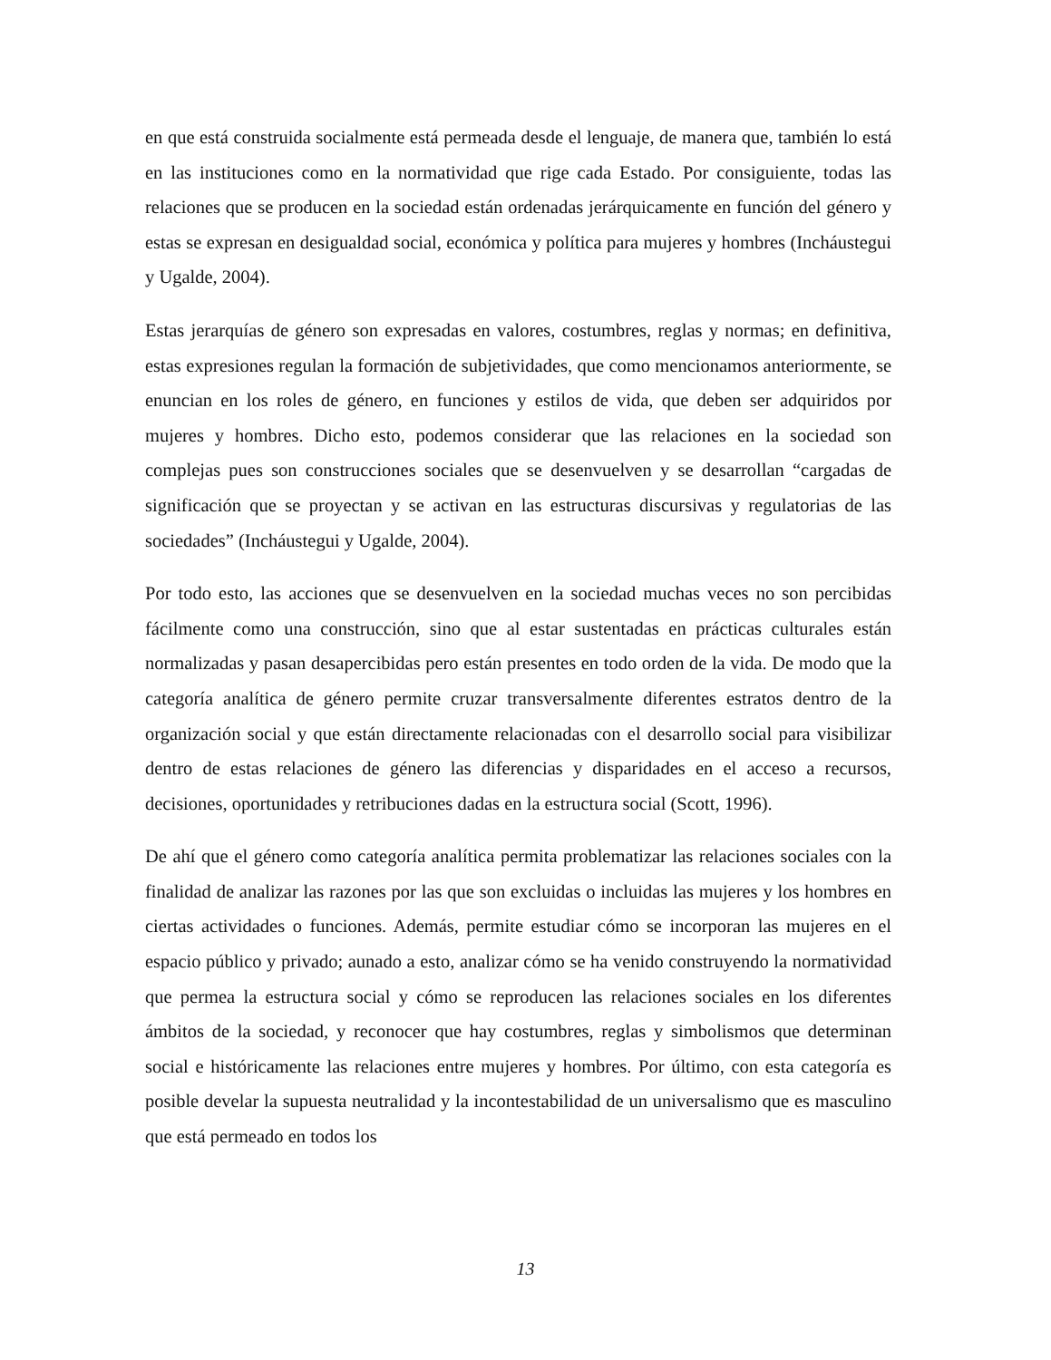en que está construida socialmente está permeada desde el lenguaje, de manera que, también lo está en las instituciones como en la normatividad que rige cada Estado. Por consiguiente, todas las relaciones que se producen en la sociedad están ordenadas jerárquicamente en función del género y estas se expresan en desigualdad social, económica y política para mujeres y hombres (Incháustegui y Ugalde, 2004).
Estas jerarquías de género son expresadas en valores, costumbres, reglas y normas; en definitiva, estas expresiones regulan la formación de subjetividades, que como mencionamos anteriormente, se enuncian en los roles de género, en funciones y estilos de vida, que deben ser adquiridos por mujeres y hombres. Dicho esto, podemos considerar que las relaciones en la sociedad son complejas pues son construcciones sociales que se desenvuelven y se desarrollan “cargadas de significación que se proyectan y se activan en las estructuras discursivas y regulatorias de las sociedades” (Incháustegui y Ugalde, 2004).
Por todo esto, las acciones que se desenvuelven en la sociedad muchas veces no son percibidas fácilmente como una construcción, sino que al estar sustentadas en prácticas culturales están normalizadas y pasan desapercibidas pero están presentes en todo orden de la vida. De modo que la categoría analítica de género permite cruzar transversalmente diferentes estratos dentro de la organización social y que están directamente relacionadas con el desarrollo social para visibilizar dentro de estas relaciones de género las diferencias y disparidades en el acceso a recursos, decisiones, oportunidades y retribuciones dadas en la estructura social (Scott, 1996).
De ahí que el género como categoría analítica permita problematizar las relaciones sociales con la finalidad de analizar las razones por las que son excluidas o incluidas las mujeres y los hombres en ciertas actividades o funciones. Además, permite estudiar cómo se incorporan las mujeres en el espacio público y privado; aunado a esto, analizar cómo se ha venido construyendo la normatividad que permea la estructura social y cómo se reproducen las relaciones sociales en los diferentes ámbitos de la sociedad, y reconocer que hay costumbres, reglas y simbolismos que determinan social e históricamente las relaciones entre mujeres y hombres. Por último, con esta categoría es posible develar la supuesta neutralidad y la incontestabilidad de un universalismo que es masculino que está permeado en todos los
13